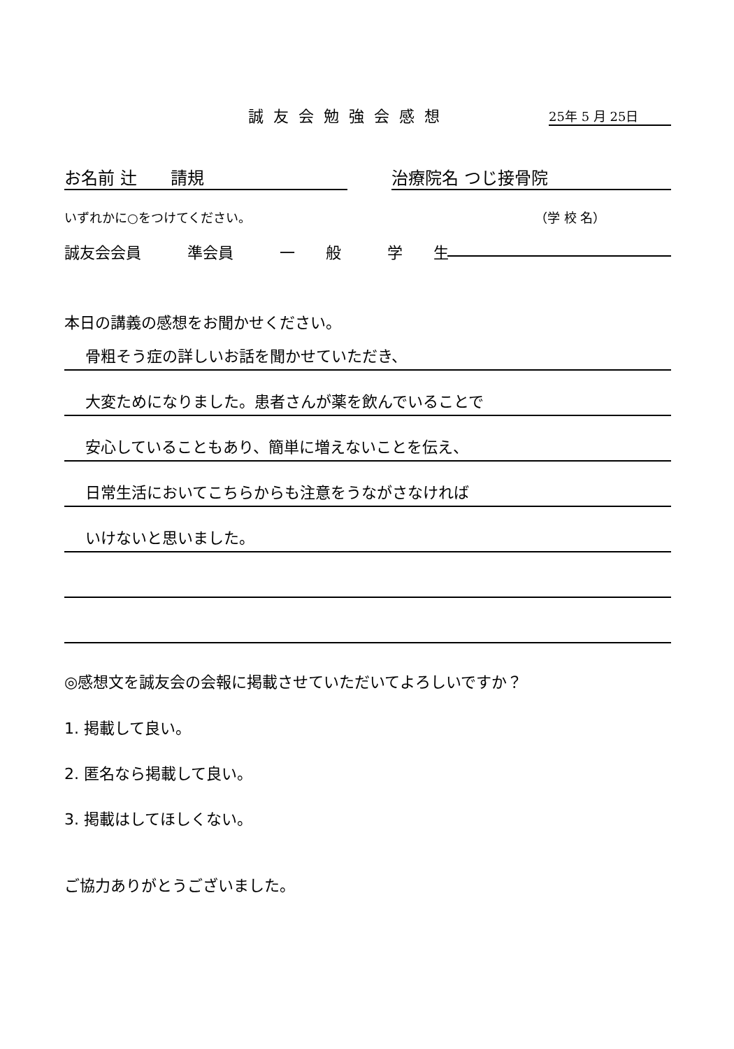誠友会勉強会感想 25年 5 月 25日
お名前 辻　　請規 治療院名 つじ接骨院
いずれかに○をつけてください。 （学 校 名）
誠友会会員　　　準会員　　　一　　般　　　学　　生
本日の講義の感想をお聞かせください。
骨粗そう症の詳しいお話を聞かせていただき、
大変ためになりました。患者さんが薬を飲んでいることで
安心していることもあり、簡単に増えないことを伝え、
日常生活においてこちらからも注意をうながさなければ
いけないと思いました。
◎感想文を誠友会の会報に掲載させていただいてよろしいですか？
1. 掲載して良い。
2. 匿名なら掲載して良い。
3. 掲載はしてほしくない。
ご協力ありがとうございました。